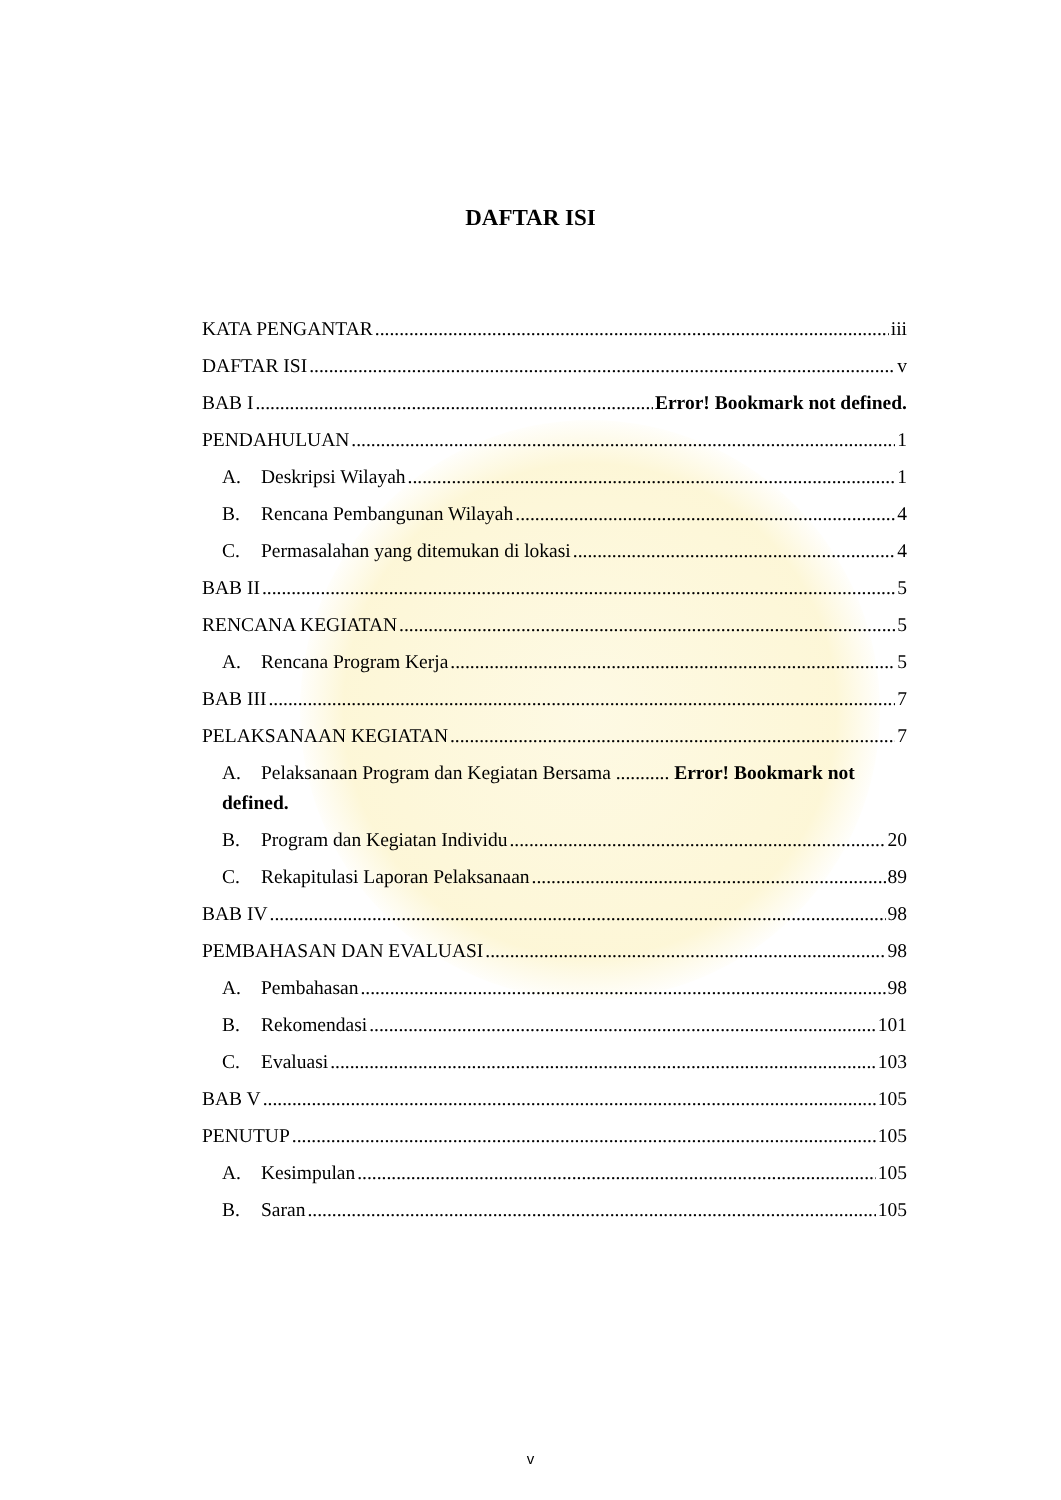DAFTAR ISI
KATA PENGANTAR iii
DAFTAR ISI v
BAB I Error! Bookmark not defined.
PENDAHULUAN 1
A. Deskripsi Wilayah 1
B. Rencana Pembangunan Wilayah 4
C. Permasalahan yang ditemukan di lokasi 4
BAB II 5
RENCANA KEGIATAN 5
A. Rencana Program Kerja 5
BAB III 7
PELAKSANAAN KEGIATAN 7
A. Pelaksanaan Program dan Kegiatan Bersama ........... Error! Bookmark not defined.
B. Program dan Kegiatan Individu 20
C. Rekapitulasi Laporan Pelaksanaan 89
BAB IV 98
PEMBAHASAN DAN EVALUASI 98
A. Pembahasan 98
B. Rekomendasi 101
C. Evaluasi 103
BAB V 105
PENUTUP 105
A. Kesimpulan 105
B. Saran 105
v